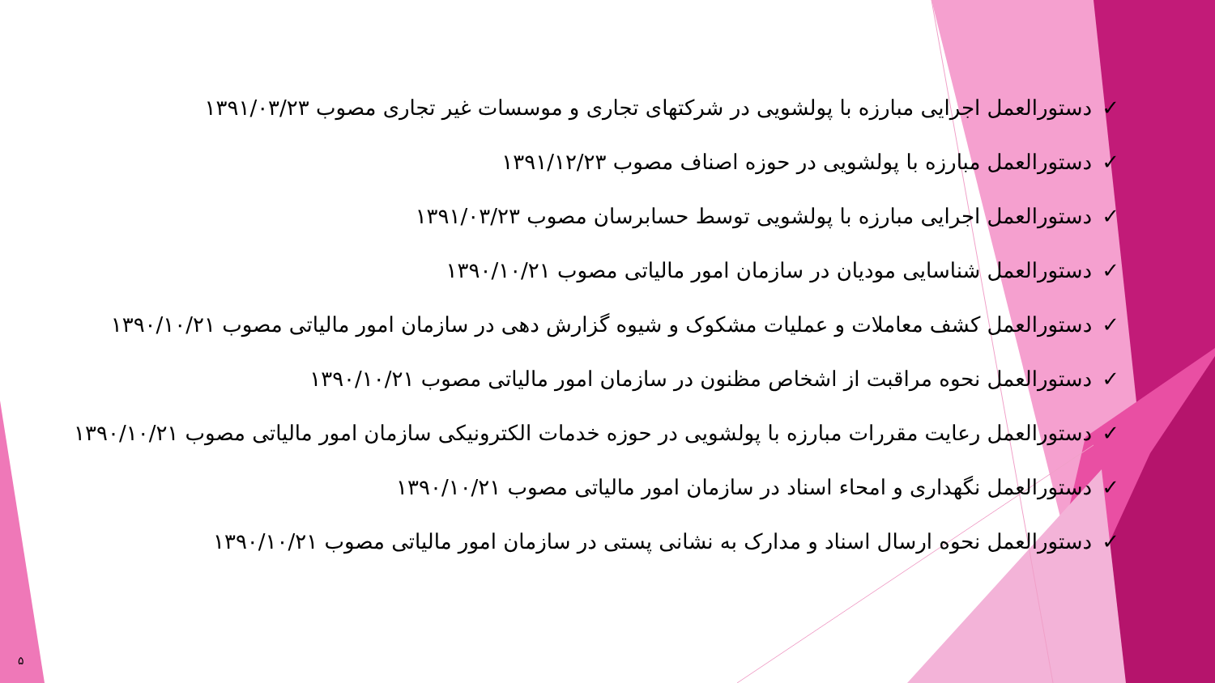✓دستورالعمل اجرایی مبارزه با پولشویی در شرکتهای تجاری و موسسات غیر تجاری مصوب ۱۳۹۱/۰۳/۲۳
✓دستورالعمل مبارزه با پولشویی در حوزه اصناف مصوب ۱۳۹۱/۱۲/۲۳
✓دستورالعمل اجرایی مبارزه با پولشویی توسط حسابرسان مصوب ۱۳۹۱/۰۳/۲۳
✓دستورالعمل شناسایی مودیان در سازمان امور مالیاتی مصوب ۱۳۹۰/۱۰/۲۱
✓دستورالعمل کشف معاملات و عملیات مشکوک و شیوه گزارش دهی در سازمان امور مالیاتی مصوب ۱۳۹۰/۱۰/۲۱
✓دستورالعمل نحوه مراقبت از اشخاص مظنون در سازمان امور مالیاتی مصوب ۱۳۹۰/۱۰/۲۱
✓دستورالعمل رعایت مقررات مبارزه با پولشویی در حوزه خدمات الکترونیکی سازمان امور مالیاتی مصوب ۱۳۹۰/۱۰/۲۱
✓دستورالعمل نگهداری و امحاء اسناد در سازمان امور مالیاتی مصوب ۱۳۹۰/۱۰/۲۱
✓دستورالعمل نحوه ارسال اسناد و مدارک به نشانی پستی در سازمان امور مالیاتی مصوب ۱۳۹۰/۱۰/۲۱
۵